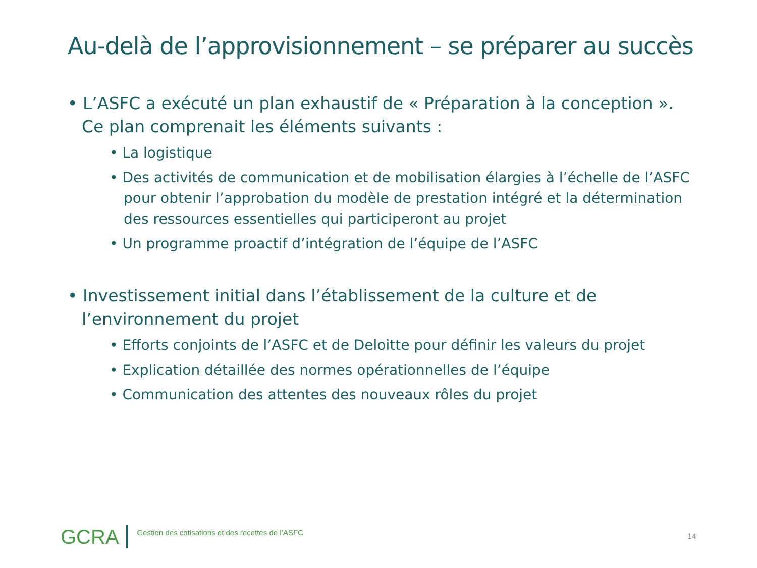Au-delà de l’approvisionnement – se préparer au succès
• L’ASFC a exécuté un plan exhaustif de « Préparation à la conception ». Ce plan comprenait les éléments suivants :
• La logistique
• Des activités de communication et de mobilisation élargies à l’échelle de l’ASFC pour obtenir l’approbation du modèle de prestation intégré et la détermination des ressources essentielles qui participeront au projet
• Un programme proactif d’intégration de l’équipe de l’ASFC
• Investissement initial dans l’établissement de la culture et de l’environnement du projet
• Efforts conjoints de l’ASFC et de Deloitte pour définir les valeurs du projet
• Explication détaillée des normes opérationnelles de l’équipe
• Communication des attentes des nouveaux rôles du projet
GCRA
Gestion des cotisations et des recettes de l’ASFC
14